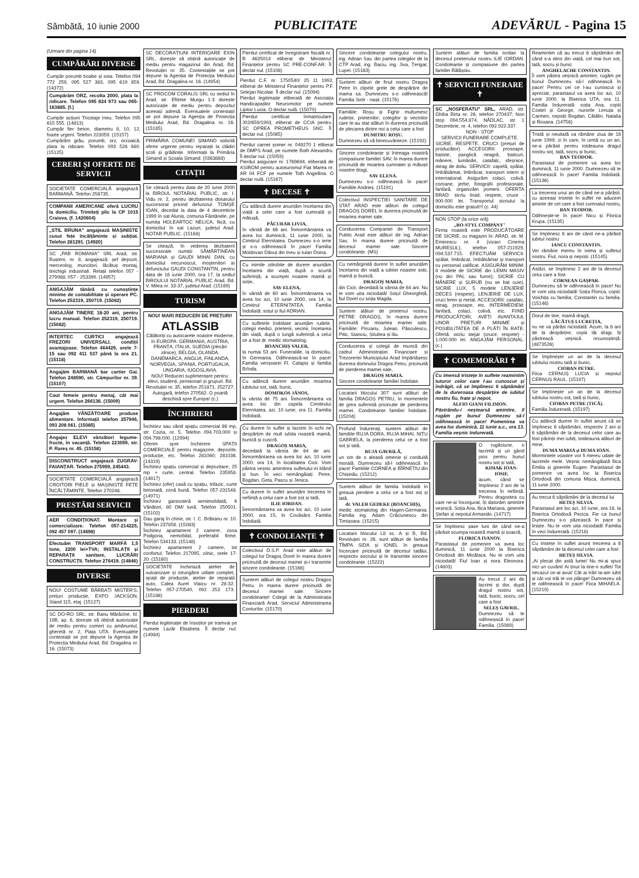Sâmbătă, 10 iunie 2000 PUBLICITATE ADEVĂRUL - Pagina 15
(Urmare din pagina 14)
CUMPĂRĂRI DIVERSE
Cumpăr porumb boabe și soia. Telefon 094 772 259, 095 527 383, 095 619 859. (14372)
Cumpărăm ORZ, recolta 2000, plata la ridicare. Telefon 095 824 973 sau 065-163885. (f.)
Cumpăr acțiuni Tricotaje Ineu. Telefon 095 615 555. (14813)
Cumpăr fier beton, diametru 8, 10, 12, foarte urgent. Telefon 223059. (15157)
Cumpărăm grâu, porumb, orz, orzoaică, plata la ridicare. Telefon 093 528 680. (15125)
CERERI ȘI OFERTE DE SERVICII
SOCIETATE COMERCIALĂ angajează BARMANĂ. Telefon 256735.
COMPANII AMERICANE oferă LUCRU la domiciliu. Trimiteți plic la CP 1015 Craiova. (f. 1420604)
„STIL BRUNA" angajează MAȘINISTE cusut fețe încălțăminte și subțiat. Telefon 281291. (14920)
SC „PAB ROMANIA" SRL Arad, str. Bușteni, nr. 8, angajează: șef depozit, merceolog, muncitori, lăcătuș montaj, tinichigii industriali. Relații telefon 057 - 279988; 057 - 253399. (14957)
ANGAJĂM tânără cu cunoștințe minime de contabilitate și operare PC. Telefon 252319, 250719. (15082)
ANGAJĂM TINERE 18-20 ani, pentru lucru manual. Telefon 252319, 250719. (15082)
INTERTEC CURTICI angajează FREZORI UNIVERSALI, condiții avantajoase. Telefon 464429, orele 7-15 sau 092 411 537 până la ora 21. (15118)
Angajăm BARMANĂ bar cartier Gai. Telefon 248590, str. Câmpurilor nr. 39. (15107)
Caut femeie pentru menaj, cât mai urgent. Telefon 266136. (15009)
Angajăm VÂNZĂTOARE produse alimentare. Informații telefon 257946, 093 208 061. (15085)
Angajez ELEVI vânzători legume-fructe, în vacanță. Telefon 223059, str. P. Rareș nr. 45. (15158)
DISCONSTRUCT angajează ZUGRAV-FAIANȚAR. Telefon 275959, 245443.
SOCIETATE COMERCIALĂ angajează CROITORI PIELE și MAȘINISTE FEȚE ÎNCĂLȚĂMINTE. Telefon 270246.
PRESTĂRI SERVICII
AER CONDIȚIONAT. Montare și comercializare. Telefon 057-214225, 092 457 097. (14698)
Efectuăm TRANSPORT MARFĂ 1,5 tone, 2200 lei+TVA; INSTALAȚII și REPARAȚII sanitare, LUCRĂRI CONSTRUCȚII. Telefon 276419. (14846)
DIVERSE
NOU! COSTUME BĂRBAȚI MISTER'S, prețuri producție, EXPO JACKSON, Stand 115, etaj. (15127)
SC DO-RO SRL, str. Banu Mărăcine, bl. 19B, ap. 6, dorește să obțină autorizație de mediu pentru comerț cu amănuntul, gheretă nr. 2, Piața UTA. Eventualele contestații se pot depune la Agenția de Protecția Mediului Arad, Bd. Dragalina nr. 16. (15073)
SC DECORAȚIUNI INTERIOARE EXIN SRL, dorește să obțină autorizație de mediu pentru magazinul din Arad, Bd. Revoluției nr. 35. Contestațiile se pot depune la Agenția de Protecția Mediului Arad, Bd. Dragalina nr. 16. (14954)
SC PROCOM CORALIS SRL cu sediul în Arad, str. Eftimie Murgu 1-3 dorește autorizație de mediu pentru depozitul aceeași adresă. Eventualele contestații se pot depune la Agenția de Protecția Mediului Arad, Bd. Dragalina nr. 16. (15185)
PRIMĂRIA COMUNEI ȘIMAND solicită oferte urgente pentru reparații la clădiri școli și grădinițe. Informații la Primăria Șimand și Școala Șimand. (0363888)
CITAȚII
Se citează pentru data de 20 iunie 2000 la BIROUL NOTARIAL PUBLIC, str. I. Vidu nr. 2, pentru dezbaterea dosarului succesoral privind defunctul: TOMȘE IOAN, decedat la data de 4 decembrie 1999 în sat Aluniș, comuna Fântânele, pe numita HOLEARTOC NELICA, fiică, cu domiciliul în sat Lazuri, județul Arad. NOTAR PUBLIC. (15168)
Se citează, în vederea dezbaterii succesorale numiții: SÂMĂRTINEAN MARIANA și GAUDI MIHAI DAN, cu domiciliul necunoscut, moștenitori ai defunctului GAUDI CONSTANTIN, pentru data de 16 iunie 2000, ora 17, la sediul BIROULUI NOTARIAL PUBLIC Arad, Bd. V. Milea nr. 33-37, județul Arad. (15169)
TURISM
NOU! MARI REDUCERI DE PREȚURI!
ATLASSIB
Călătoriți cu autocarele noastre moderne, în EUROPA: GERMANIA, AUSTRIA, FRANȚA, ITALIA, SUEDIA (plecări zilnice), BELGIA, OLANDA, DANEMARCA, ANGLIA, FINLANDA, NORVEGIA, SPANIA, PORTUGALIA, UNGARIA, IUGOSLAVIA.
NOU! Reduceri suplimentare pentru: elevi, studenți, pensionari și grupuri. Bd. Revoluției nr. 35, telefon 251871, 252727; Autogară, telefon 270562. O poartă deschisă spre Europa! (c.)
ÎNCHIRIERI
Închiriez sau vând spațiu comercial 86 mp, str. Cozia, nr. 5. Telefon 094.703.000 și 094.798.000. (12994)
Oferim spre închiriere SPAȚII COMERCIALE pentru magazine, depozite, producție, etc. Telefon 281060; 281036. (14319)
Închiriez spațiu comercial și depozitare, 25 mp + curte, central. Telefon 235958. (14817)
Închiriez (ofer) casă cu spațiu, trifazic, curte betonată, zonă bună. Telefon 057-231548. (14971)
Închiriez garsonieră semimobilată, 6 Vânători, 80 DM/ lună. Telefon 250501. (15102)
Dau garaj în chirie, str. I. C. Brătianu nr. 10. Telefon 237856. (15083)
Închiriez apartament 2 camere, zona Podgoria, nemobilat, preferabil firme. Telefon 534133. (15148)
Închiriez apartament 2 camere, tot confortul. Telefon 217095, zilnic, orele 17-20. (15160)
SOCIETATE închiriază atelier de vulcanizare și strungărie utilate complet, spații de producție, atelier de reparații auto, Calea Aurel Vlaicu nr. 28-32. Telefon 057-270540, 092 253 173. (15186)
PIERDERI
Pierdut legitimație de însoțitor pe tramvai pe numele Lazăr Elisabeta. Îl declar nul. (14984)
Pierdut certificat de înregistrare fiscală nr. R 4635014 eliberat de Ministerul Finanțelor pentru SC PRE.CONF.AR. Îl declar nul. (15108)
Pierdut C.F. nr. 1750540/ 25 11 1992, eliberat de Ministerul Finanțelor pentru P.F. Selejan Nicolae. Îl declar nul. (15094)
Pierdut legitimație eliberată de Asociația Handicapaților Neuromotor pe numele Lipitor Lucia. O declar nulă. (15070)
Pierdut certificat înmatriculare J02/659/1993, eliberat de CCIA pentru SC OPREA PROMETHEUS SNC. Îl declar nul. (15065)
Pierdut carnet șomer nr. 049270 1 eliberat de DMPS Arad, pe numele Both Alexandru. Îl declar nul. (15059)
Pierdut asigurare nr. 1769694, eliberată de ASIROM pentru autoturismul Fiat Marea nr. AR 04 FCF pe numele Toth Angellina. O declar nulă. (15167)
✝ DECESE ✝
Cu adâncă durere anunțăm încetarea din viață a celei care a fost cumnată și mătușă,
PĂCURAR LIVIA,
în vârstă de 66 ani. Înmormântarea va avea loc duminică, 11 iunie 2000, la Cimitirul Eternitatea. Dumnezeu s-o ierte și s-o odihnească în pace! Familia Moldovan Dănuț din Ineu și Iulan Doina.
Cu inimile zdrobite de durere anunțăm încetarea din viață, după o scurtă suferință, a scumpei noastre mamă și soție,
SAV ELENA,
în vârstă de 60 ani. Înmormântarea va avea loc azi, 10 iunie 2000, ora 14, la Cimitirul ETERNITATEA. Familia îndoliată: soțul și fiul ADRIAN.
Cu sufletele îndoliate anunțăm rudele, colegii medici, prietenii, vecinii, încetarea din viață, după o lungă suferință a celui ce a fost dr. medic stomatolog,
BOANCHIȘ VALER,
la numai 53 ani. Funeraliile, la domiciliu, în Germania. Odihnească-se în pace! Familia verișoarei Fl. Calapiș și familia Brînda.
Cu adâncă durere anunțăm moartea iubitului soț, tată, bunic,
DOMOKOS JÁNOS,
la vârsta de 75 ani. Înmormântarea va avea loc din capela Cimitirului Eternitatea, azi, 10 iunie, ora 11. Familia îndoliată.
Cu durere în suflet și lacrimi în ochi ne despărțim de mult iubita noastră mamă, bunică și cuscră,
DRAGOȘ MARIA,
decedată la vârsta de 64 de ani. Înmormântarea va avea loc azi, 10 iunie 2000, ora 14, în localitatea Cicir. Vom păstra veșnic amintirea sufletului ei blând și bun. În veci nemângâiați: Petre, Bogdan, Geta, Pascu și Jenica.
Cu durere în suflet anunțăm trecerea în neființă a celui care a fost soț și tată,
ILIE IORDAN.
Înmormântarea va avea loc azi, 10 iunie 2000, ora 15, în Covăsânț. Familia îndoliată.
✝ CONDOLEANȚE ✝
Colectivul D.S.P. Arad este alături de colegul lor Dragoș Dorel în marea durere pricinuită de decesul mamei și-i transmite sincere condoleanțe. (15166)
Suntem alături de colegul nostru Dragoș Petru, în marea durere pricinuită de decesul mamei sale. Sincere condoleanțe! Colegii de la Administrația Financiară Arad, Serviciul Administrarea Conturilor. (15170)
Sincere condoleanțe colegului nostru, ing. Adrian Sav, din partea colegilor de la CTP Arad, ing. Baciu, ing. Jiva, Țerigar, Lupei. (15163)
Suntem alături de finul nostru Dragoș Petre în clipele grele de despărțire de mama sa. Dumnezeu s-o odihnească! Familia Sotir - nașii. (15176)
Familiile: Roșu și Fighir mulțumesc rudelor, prietenilor, colegilor și vecinilor care le-au stat alături în durerea pricinuită de plecarea dintre noi a celui care a fost
DUMITRU ROȘU.
Dumnezeu să vă binecuvânteze. (15192)
Sincere condoleanțe și întreaga noastră compasiune familiei SAV, în marea durere pricinuită de moartea cumnatei și mătușii noastre dragi,
SAV ELENA.
Dumnezeu s-o odihnească în pace! Familiile Andrieș. (15191)
Colectivul INSPECȚIEI SANITARE DE STAT ARAD este alături de colegul DRAGOȘ DOREL în durerea pricinuită de moartea mamei sale.
Conducerea Companiei de Transport Public Arad este alături de ing. Adrian Sav, în marea durere pricinuită de decesul mamei sale. Sincere condoleanțe. (MS)
Cu nemărginită durere în suflet anunțăm încetarea din viață a iubitei noastre soții, mamă și bunică,
DRAGOȘ MARIA,
din Cicir, decedată la vârsta de 64 ani. Nu te vom uita niciodată! Soțul Gheorghiță, fiul Dorel cu soția Magda.
Suntem alături de prietenul nostru, PETRE DRAGOȘ, în marea durere pricinuită de moartea mamei sale. Familiile: Pinzariu, Julean, Păsculescu, Pitic, Stanciu, Știubea și Iliu.
Conducerea și colegii de muncă din cadrul Administrației Financiare și Trezoreriei Municipiului Arad împărtășesc durerea domnului Dragoș Petru, pricinuită de pierderea mamei sale,
DRAGOȘ MARIA.
Sincere condoleanțe familiei îndoliate.
Locatarii blocului 307 sunt alături de familia DRAGOȘ PETRU, în momentele de grea suferință pricinuite de pierderea mamei. Condoleanțe familiei îndoliate. (15204)
Profund îndurerați, suntem alături de familiile RUJA DORA, RUJA MIHAI, NIȚU GABRIELA, la pierderea celui ce a fost soț și tată,
RUJA GAVRILĂ,
un om de o aleasă omenie și conduită morală. Dumnezeu să-l odihnească în pace! Familiile CORNEA și BÎRNEȚIU din Chișinău. (15212)
Suntem alături de familia îndoliată în greaua pierdere a celui ce a fost soț și tată,
dr. VALER GEDEKE (BOANCHIȘ),
medic stomatolog din Hagen-Germania. Familia ing. Adam Crăciunescu din Timișoara. (15215)
Locatarii blocului L8 sc. A și B, Bd. Revoluției nr. 26, sunt alături de familia TÎMPA SIDA și IONEL în greaua încercare pricinuită de decesul tatălui, respectiv socrului și le transmite sincere condoleanțe. (15222)
Suntem alături de familia Iordan la decesul prietenului nostru ILIE IORDAN. Condoleanțe și compasiune din partea familiei Bălășoiu.
✝ SERVICII FUNERARE ✝
SC „NOSFERATU" SRL, ARAD, str. Ghiba Birta nr. 26, telefon 270437; Non stop 094.554.874, NĂDLAC, str. 1 Decembrie, nr. 4, telefon 092.922.337.
NON - STOP
SERVICII FUNERARE COMPLETE.
SICRIE, RESPETE, CRUCI (prețuri de producător). ACCESORII: prosoape, batiste, panglică neagră, baticuri, mânere, lumânări, catafalc, sfeșnice, steag de doliu. SERVICII: capelă, spălat, îmbălsămat, îmbrăcat, transport intern și internațional. Asigurăm colaci, colivă, coroane, jerbe, fotografii profesionale, fanfară, organizăm pomeni. OFERTA BRAD: sicriu brad, respete, cruce - 900.000 lei. Transportul sicriului la domiciliu este gratuit!!! (c. 44)
NON STOP (la orice oră)
„RO-STYL COMPANY"
Firma noastră este PRODUCĂTOARE DE SICRIE, cu magazin în: ARAD, str. M. Eminescu nr. 4 (vizavi Cinema MUREȘUL), telefon 057-211929, 094.537.715. EFECTUĂM SERVICII: spălat, îmbrăcat, îmbălsămat și transport cu personal calificat. ASIGURĂM MINIM: 8 modele de SICRIE din LEMN MASIV (nu din PAL sau furnir); SICRIE CU MÂNERE și ȘURUB (nu se bat cuie), SICRIE LUX, 5 modele LENJERIE DECES (respete), LENJERIE DE LUX, cruci lemn și metal. ACCESORII: catafalc, steag, prosoape, etc. INTERMEDIEM: fanfară, colaci, colivă, etc. FIIND PRODUCĂTORI, AVEȚI AVANTAJUL UNOR PREȚURI MINIME și POSIBILITATEA DE A PLĂTI ÎN RATE. Ofertă: sicriu stejar (cruce, respete) - 1.000.000 lei. ANGAJĂM PERSONAL. (c.)
✝ COMEMORĂRI ✝
Cu imensă tristețe în suflete reamintim tuturor celor care l-au cunoscut și îndrăgit, că se împlinesc 6 săptămâni de la dureroasa despărțire de iubitul nostru fiu, frate și nepot,
ALFIO GIANI FILIMON.
Păstrându-i neștearsă amintire, îl rugăm pe bunul Dumnezeu să-l odihnească în pace! Pomenirea va avea loc duminică, 11 iunie a.c., ora 13. Familia veșnic îndurerată.
O rugăciune, o lacrimă și un gând pios pentru bunul nostru soț și tată,
KIMAK IOAN-IOSIF,
acum, când se împlinesc 2 ani de la trecerea în neființă. Pentru dragostea cu care ne-ai înconjurat, îți datorăm amintire veșnică. Soția Ana, fiica Mariana, ginerele Ștefan și nepotul Armando. (14717)
Se împlinesc șase luni de când ne-a părăsit scumpa noastră mamă și soacră,
FLORICA IVANOV.
Parastasul de pomenire va avea loc duminică, 11 iunie 2000 la Biserica Ortodoxă din Micălaca. Nu te vom uita niciodată! Fiul Ioan și nora Eleonora. (14803)
Au trecut 2 ani de lacrimi și dor, după dragul nostru soț, tată, bunic, socru, cel care a fost
SELEȘ GAVRIL.
Dumnezeu să te odihnească în pace! Familia. (15089)
Reamintim că au trecut 6 săptămâni de când s-a stins din viață, cel mai bun soț, tată, socru și bunic
ANGHELACHE CONSTANTIN.
Îi vom păstra veșnică amintire, rugăm pe bunul Dumnezeu să-l odihnească în pace! Pentru cei ce l-au cunoscut și apreciat, parastasul va avea loc azi, 10 iunie 2000, la Biserica UTA, ora 11. Familia îndurerată: soția Ana, copiii Costel și George, nurorile Lenuța și Carmen, nepoții Bogdan, Cătălin, Natalia și Roxana. (14756)
Tristă și neuitată va rămâne ziua de 18 iunie 1999, zi în care, în urmă cu un an, ne-a părăsit pentru totdeauna dragul nostru soț, tată, socru și bunic,
BAN TEODOR.
Parastasul de pomenire va avea loc duminică, 11 iunie 2000. Dumnezeu să te odihnească în pace! Familia îndoliată. (15136)
La trecerea unui an de când ne-a părăsit, cu aceeași tristețe în suflet ne aducem aminte de cel care a fost cumnatul nostru,
BAN TEODOR.
Odihnește-te în pace! Nicu și Florica Krupa. (15135)
Se împlinesc 6 ani de când ne-a părăsit iubitul nostru
IANCU CONSTANTIN.
Vei rămâne mereu în inima și sufletul nostru. Fiul, nora și nepoții. (15145)
Astăzi, se împlinesc 2 ani de la decesul celui care a fost
CORNEAN GAȘPAR.
Dumnezeu să te odihnească în pace! Nu te vom uita niciodată! Soția Florica, copiii: Voichița cu familia; Constantin cu familia. (15146)
Dorul de tine, mamă dragă,
LĂCĂTUȘ LUCREȚIA,
nu ne va părăsi niciodată. Acum, la 8 ani de la despărțire, copiii tăi dragi, îți păstrează veșnică recunoștință. (4873526)
Se împlinește un an de la decesul iubitului nostru tată și bunic,
CIOBAN PETRE.
Fiica CERNUȘ LUCIA și nepotul CERNUȘ RAUL. (15197)
Se împlinește un an de la decesul iubitului nostru soț, tată și bunic,
CIOBAN PETRE (TICĂ).
Familia îndurerată. (15197)
Cu adâncă durere în suflet anunț că se împlinesc 6 săptămâni, respectiv 2 ani și 6 săptămâni de la decesul celor care au fost părinții mei iubiți, totdeauna alături de mine,
DUMA MARIA și DUMA IOAN.
Mormintele voastre vor fi mereu udate de lacrimile mele. Veșnic nemângâiată fiica Emilia și ginerele Eugen. Parastasul de pomenire va avea loc la Biserica Ortodoxă din comuna Mișca, duminică, 11 iunie 2000.
Au trecut 6 săptămâni de la decesul lui
HETEȘ SILVIA.
Parastasul are loc azi, 10 iunie, ora 18, la Biserica Ortodoxă Pecica. Fie ca bunul Dumnezeu s-o păzească în pace și liniște. Nu te vom uita niciodată! Familia în veci îndurerată. (15218)
Cu tristețe în suflet anunț trecerea a 6 săptămâni de la decesul celei care a fost
HETEȘ SILVIA.
„Ai plecat din astă lume/ Nu mi-ai spus nici un cuvânt/ Ai ținut la tine-n suflet/ Tot necazul ce-ai avut/ Cât ai trăit ta-am iubit și cât voi trăi te voi plânge! Dumnezeu să te odihnească în pace! Fiica MIHAELA. (15219)